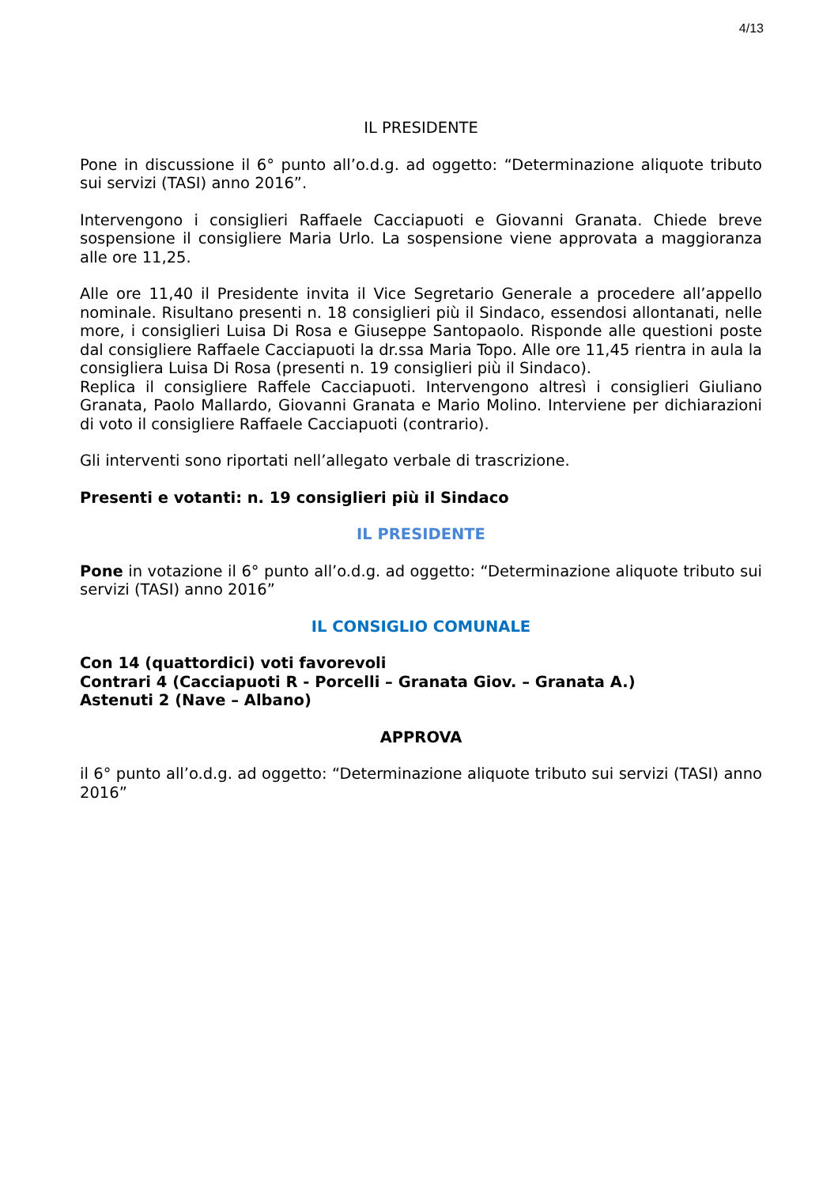4/13
IL PRESIDENTE
Pone in discussione il 6° punto all’o.d.g. ad oggetto: “Determinazione aliquote tributo sui servizi (TASI) anno 2016”.
Intervengono i consiglieri Raffaele Cacciapuoti e Giovanni Granata. Chiede breve sospensione il consigliere Maria Urlo. La sospensione viene approvata a maggioranza alle ore 11,25.
Alle ore 11,40 il Presidente invita il Vice Segretario Generale a procedere all’appello nominale. Risultano presenti n. 18 consiglieri più il Sindaco, essendosi allontanati, nelle more, i consiglieri Luisa Di Rosa e Giuseppe Santopaolo. Risponde alle questioni poste dal consigliere Raffaele Cacciapuoti la dr.ssa Maria Topo. Alle ore 11,45 rientra in aula la consigliera Luisa Di Rosa (presenti n. 19 consiglieri più il Sindaco).
Replica il consigliere Raffele Cacciapuoti. Intervengono altresì i consiglieri Giuliano Granata, Paolo Mallardo, Giovanni Granata e Mario Molino. Interviene per dichiarazioni di voto il consigliere Raffaele Cacciapuoti (contrario).
Gli interventi sono riportati nell’allegato verbale di trascrizione.
Presenti e votanti: n. 19 consiglieri più il Sindaco
IL PRESIDENTE
Pone in votazione il 6° punto all’o.d.g. ad oggetto: “Determinazione aliquote tributo sui servizi (TASI) anno 2016”
IL CONSIGLIO COMUNALE
Con 14 (quattordici) voti favorevoli
Contrari 4 (Cacciapuoti R - Porcelli – Granata Giov. – Granata A.)
Astenuti 2 (Nave – Albano)
APPROVA
il 6° punto all’o.d.g. ad oggetto: “Determinazione aliquote tributo sui servizi (TASI) anno 2016”